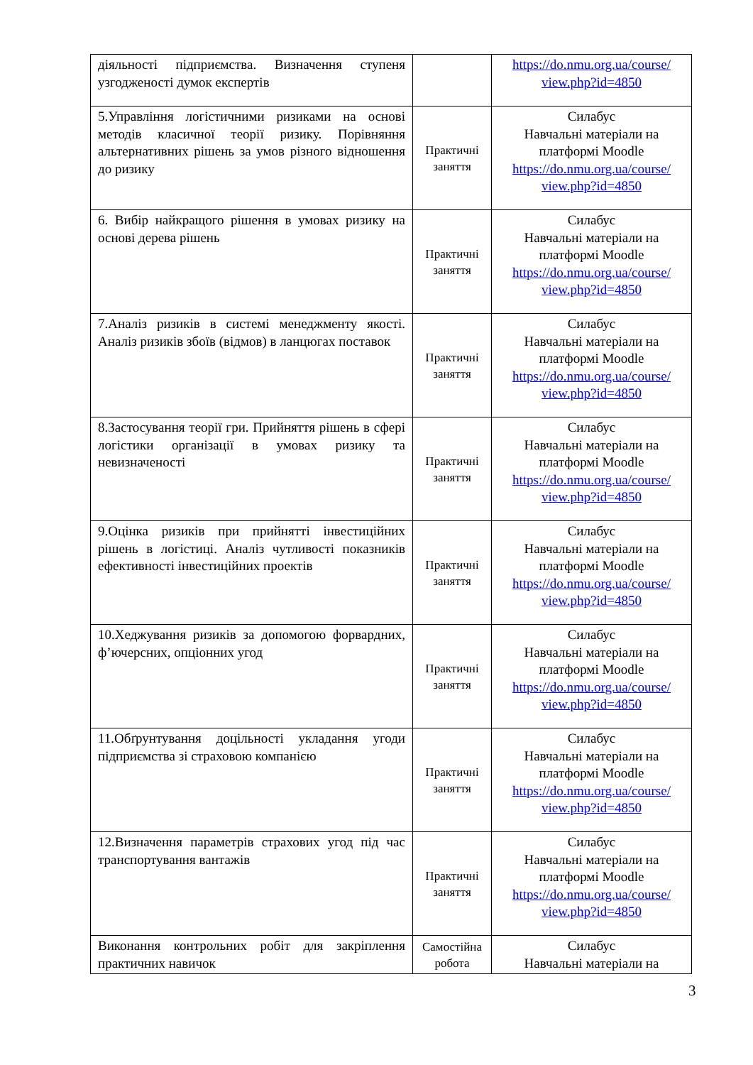| діяльності підприємства. Визначення ступеня узгодженості думок експертів | | https://do.nmu.org.ua/course/ view.php?id=4850 |
| 5.Управління логістичними ризиками на основі методів класичної теорії ризику. Порівняння альтернативних рішень за умов різного відношення до ризику | Практичні заняття | Силабус Навчальні матеріали на платформі Moodle https://do.nmu.org.ua/course/ view.php?id=4850 |
| 6. Вибір найкращого рішення в умовах ризику на основі дерева рішень | Практичні заняття | Силабус Навчальні матеріали на платформі Moodle https://do.nmu.org.ua/course/ view.php?id=4850 |
| 7.Аналіз ризиків в системі менеджменту якості. Аналіз ризиків збоїв (відмов) в ланцюгах поставок | Практичні заняття | Силабус Навчальні матеріали на платформі Moodle https://do.nmu.org.ua/course/ view.php?id=4850 |
| 8.Застосування теорії гри. Прийняття рішень в сфері логістики організації в умовах ризику та невизначеності | Практичні заняття | Силабус Навчальні матеріали на платформі Moodle https://do.nmu.org.ua/course/ view.php?id=4850 |
| 9.Оцінка ризиків при прийнятті інвестиційних рішень в логістиці. Аналіз чутливості показників ефективності інвестиційних проектів | Практичні заняття | Силабус Навчальні матеріали на платформі Moodle https://do.nmu.org.ua/course/ view.php?id=4850 |
| 10.Хеджування ризиків за допомогою форвардних, ф’ючерсних, опціонних угод | Практичні заняття | Силабус Навчальні матеріали на платформі Moodle https://do.nmu.org.ua/course/ view.php?id=4850 |
| 11.Обґрунтування доцільності укладання угоди підприємства зі страховою компанією | Практичні заняття | Силабус Навчальні матеріали на платформі Moodle https://do.nmu.org.ua/course/ view.php?id=4850 |
| 12.Визначення параметрів страхових угод під час транспортування вантажів | Практичні заняття | Силабус Навчальні матеріали на платформі Moodle https://do.nmu.org.ua/course/ view.php?id=4850 |
| Виконання контрольних робіт для закріплення практичних навичок | Самостійна робота | Силабус Навчальні матеріали на |
3